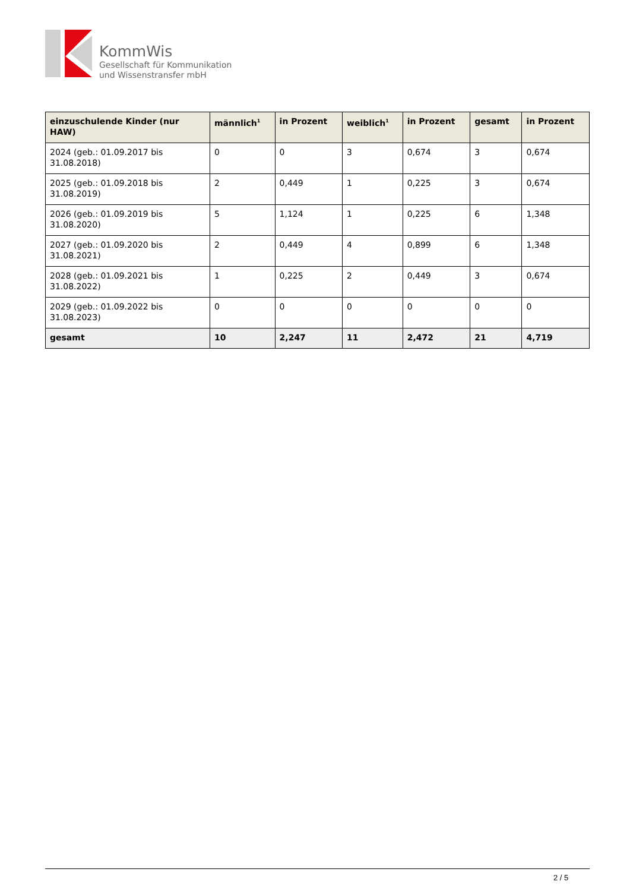KommWis
Gesellschaft für Kommunikation
und Wissenstransfer mbH
| einzuschulende Kinder (nur HAW) | männlich<sup>1</sup> | in Prozent | weiblich<sup>1</sup> | in Prozent | gesamt | in Prozent |
| --- | --- | --- | --- | --- | --- | --- |
| 2024 (geb.: 01.09.2017 bis 31.08.2018) | 0 | 0 | 3 | 0,674 | 3 | 0,674 |
| 2025 (geb.: 01.09.2018 bis 31.08.2019) | 2 | 0,449 | 1 | 0,225 | 3 | 0,674 |
| 2026 (geb.: 01.09.2019 bis 31.08.2020) | 5 | 1,124 | 1 | 0,225 | 6 | 1,348 |
| 2027 (geb.: 01.09.2020 bis 31.08.2021) | 2 | 0,449 | 4 | 0,899 | 6 | 1,348 |
| 2028 (geb.: 01.09.2021 bis 31.08.2022) | 1 | 0,225 | 2 | 0,449 | 3 | 0,674 |
| 2029 (geb.: 01.09.2022 bis 31.08.2023) | 0 | 0 | 0 | 0 | 0 | 0 |
| gesamt | 10 | 2,247 | 11 | 2,472 | 21 | 4,719 |
2 / 5